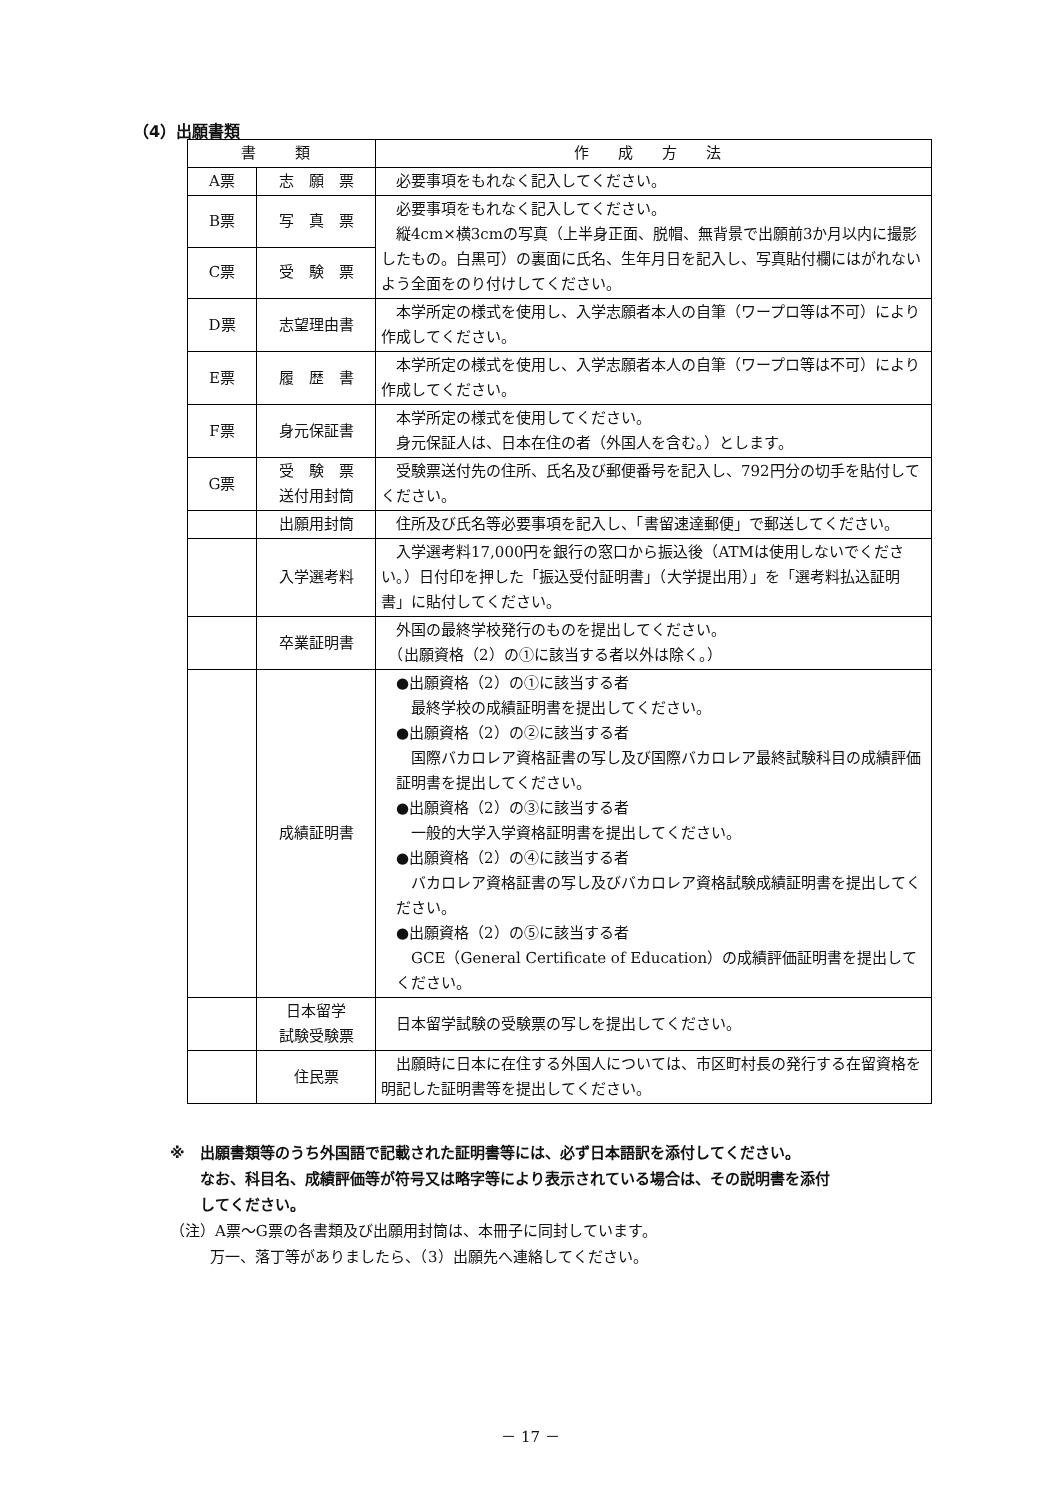（4）出願書類
| 書 類 | | 作 成 方 法 |
| --- | --- | --- |
| A票 | 志 願 票 | 必要事項をもれなく記入してください。 |
| B票 | 写 真 票 | 必要事項をもれなく記入してください。 縦4cm×横3cmの写真（上半身正面、脱帽、無背景で出願前3か月以内に撮影したもの。白黒可）の裏面に氏名、生年月日を記入し、写真貼付欄にはがれないよう全面をのり付けしてください。 |
| C票 | 受 験 票 | |
| D票 | 志望理由書 | 本学所定の様式を使用し、入学志願者本人の自筆（ワープロ等は不可）により作成してください。 |
| E票 | 履 歴 書 | 本学所定の様式を使用し、入学志願者本人の自筆（ワープロ等は不可）により作成してください。 |
| F票 | 身元保証書 | 本学所定の様式を使用してください。 身元保証人は、日本在住の者（外国人を含む。）とします。 |
| G票 | 受 験 票 送付用封筒 | 受験票送付先の住所、氏名及び郵便番号を記入し、792円分の切手を貼付してください。 |
| | 出願用封筒 | 住所及び氏名等必要事項を記入し、「書留速達郵便」で郵送してください。 |
| | 入学選考料 | 入学選考料17,000円を銀行の窓口から振込後（ATMは使用しないでください。）日付印を押した「振込受付証明書」（大学提出用）」を「選考料払込証明書」に貼付してください。 |
| | 卒業証明書 | 外国の最終学校発行のものを提出してください。 （出願資格（2）の①に該当する者以外は除く。） |
| | 成績証明書 | ●出願資格（2）の①に該当する者 最終学校の成績証明書を提出してください。 ●出願資格（2）の②に該当する者 国際バカロレア資格証書の写し及び国際バカロレア最終試験科目の成績評価証明書を提出してください。 ●出願資格（2）の③に該当する者 一般的大学入学資格証明書を提出してください。 ●出願資格（2）の④に該当する者 バカロレア資格証書の写し及びバカロレア資格試験成績証明書を提出してください。 ●出願資格（2）の⑤に該当する者 GCE（General Certificate of Education）の成績評価証明書を提出してください。 |
| | 日本留学 試験受験票 | 日本留学試験の受験票の写しを提出してください。 |
| | 住民票 | 出願時に日本に在住する外国人については、市区町村長の発行する在留資格を明記した証明書等を提出してください。 |
※　出願書類等のうち外国語で記載された証明書等には、必ず日本語訳を添付してください。
なお、科目名、成績評価等が符号又は略字等により表示されている場合は、その説明書を添付
してください。
（注）A票～G票の各書類及び出願用封筒は、本冊子に同封しています。
万一、落丁等がありましたら、（3）出願先へ連絡してください。
－ 17 －